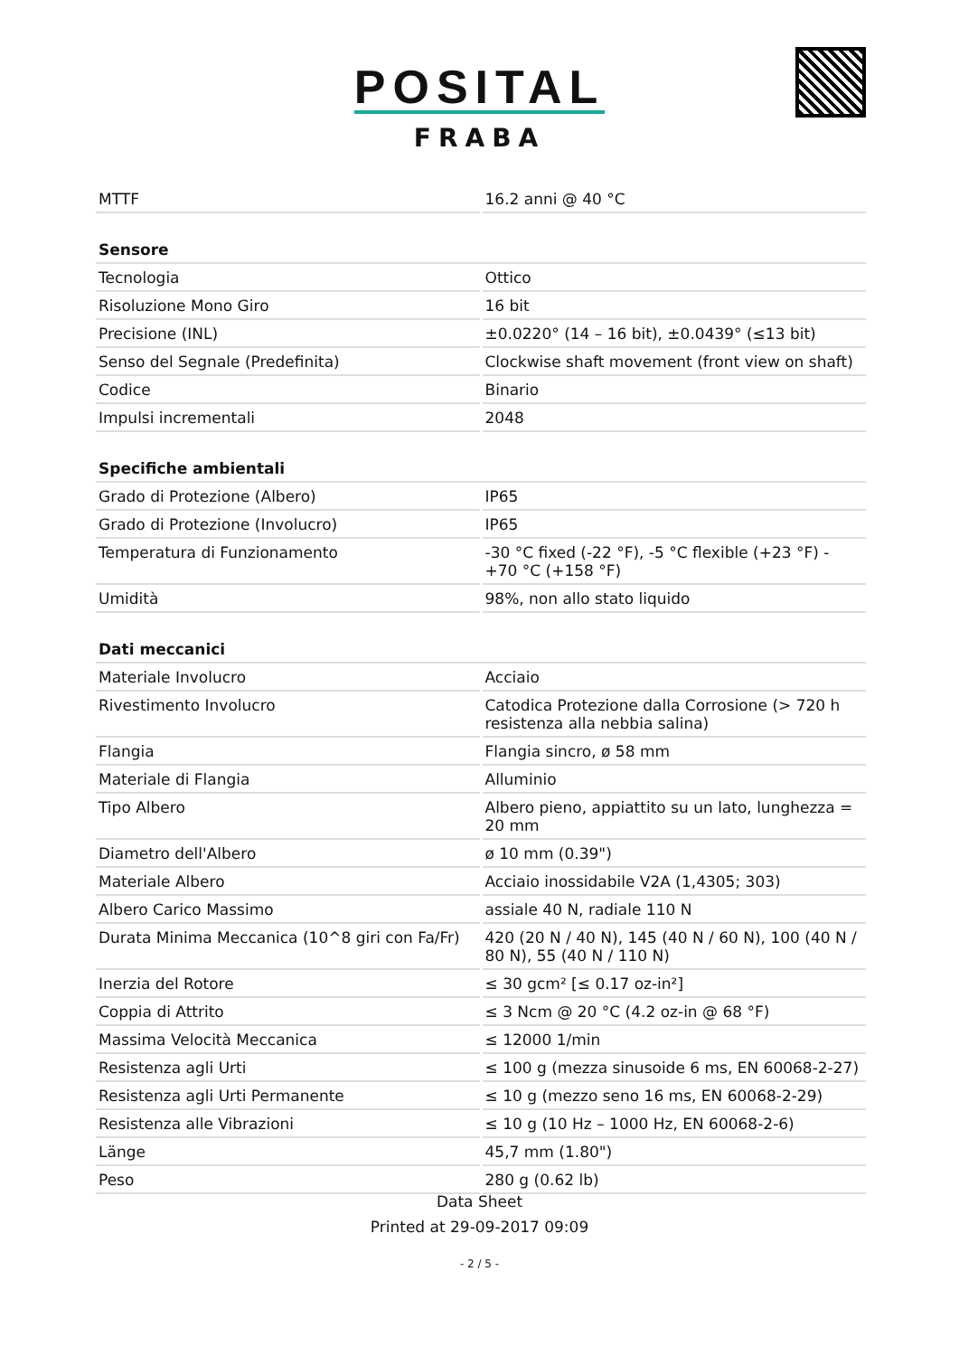POSITAL
FRABA
| MTTF | 16.2 anni @ 40 °C |
| Sensore | |
| Tecnologia | Ottico |
| Risoluzione Mono Giro | 16 bit |
| Precisione (INL) | ±0.0220° (14 – 16 bit), ±0.0439° (≤13 bit) |
| Senso del Segnale (Predefinita) | Clockwise shaft movement (front view on shaft) |
| Codice | Binario |
| Impulsi incrementali | 2048 |
| Specifiche ambientali | |
| Grado di Protezione (Albero) | IP65 |
| Grado di Protezione (Involucro) | IP65 |
| Temperatura di Funzionamento | -30 °C fixed (-22 °F), -5 °C flexible (+23 °F) - +70 °C (+158 °F) |
| Umidità | 98%, non allo stato liquido |
| Dati meccanici | |
| Materiale Involucro | Acciaio |
| Rivestimento Involucro | Catodica Protezione dalla Corrosione (> 720 h resistenza alla nebbia salina) |
| Flangia | Flangia sincro, ø 58 mm |
| Materiale di Flangia | Alluminio |
| Tipo Albero | Albero pieno, appiattito su un lato, lunghezza = 20 mm |
| Diametro dell'Albero | ø 10 mm (0.39") |
| Materiale Albero | Acciaio inossidabile V2A (1,4305; 303) |
| Albero Carico Massimo | assiale 40 N, radiale 110 N |
| Durata Minima Meccanica (10^8 giri con Fa/Fr) | 420 (20 N / 40 N), 145 (40 N / 60 N), 100 (40 N / 80 N), 55 (40 N / 110 N) |
| Inerzia del Rotore | ≤ 30 gcm² [≤ 0.17 oz-in²] |
| Coppia di Attrito | ≤ 3 Ncm @ 20 °C (4.2 oz-in @ 68 °F) |
| Massima Velocità Meccanica | ≤ 12000 1/min |
| Resistenza agli Urti | ≤ 100 g (mezza sinusoide 6 ms, EN 60068-2-27) |
| Resistenza agli Urti Permanente | ≤ 10 g (mezzo seno 16 ms, EN 60068-2-29) |
| Resistenza alle Vibrazioni | ≤ 10 g (10 Hz – 1000 Hz, EN 60068-2-6) |
| Länge | 45,7 mm (1.80") |
| Peso | 280 g (0.62 lb) |
Data Sheet
Printed at 29-09-2017 09:09
- 2 / 5 -